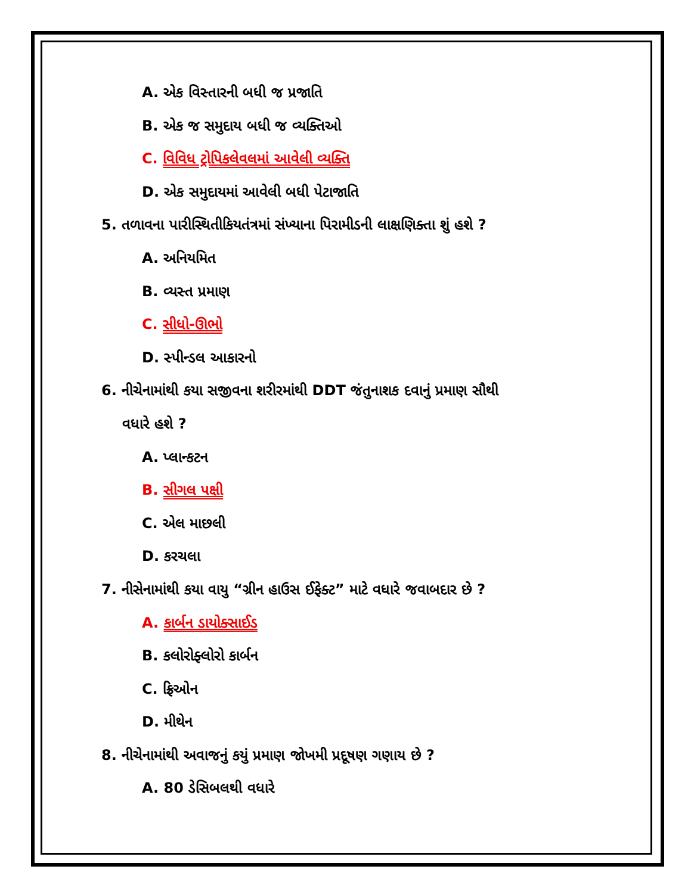A. એક વિસ્તારની બધી જ પ્રજાતિ
B. એક જ સમુદાય બધી જ વ્યક્તિઓ
C. વિવિધ ટ્રોપિકલેવલમાં આવેલી વ્યક્તિ
D. એક સમુદાયમાં આવેલી બધી પેટાજાતિ
5. તળાવના પારીસ્થિતીકિયતંત્રમાં સંખ્યાના પિરામીડની લાક્ષણિક્તા શું હશે ?
A. અનિયમિત
B. વ્યસ્ત પ્રમાણ
C. સીધો-ઊભો
D. સ્પીન્ડલ આકારનો
6. નીચેનામાંથી કયા સજીવના શરીરમાંથી DDT જંતુનાશક દવાનું પ્રમાણ સૌથી
વધારે હશે ?
A. પ્લાન્કટન
B. સીગલ પક્ષી
C. એલ માછલી
D. કરચલા
7. નીસેનામાંથી કયા વાયુ “ગ્રીન હાઉસ ઈફેક્ટ” માટે વધારે જવાબદાર છે ?
A. કાર્બન ડાયોક્સાઈડ
B. કલોરોફ્લોરો કાર્બન
C. ફ્રિઓન
D. મીથેન
8. નીચેનામાંથી અવાજનું કયું પ્રમાણ જોખમી પ્રદૂષણ ગણાય છે ?
A. 80 ડેસિબલથી વધારે